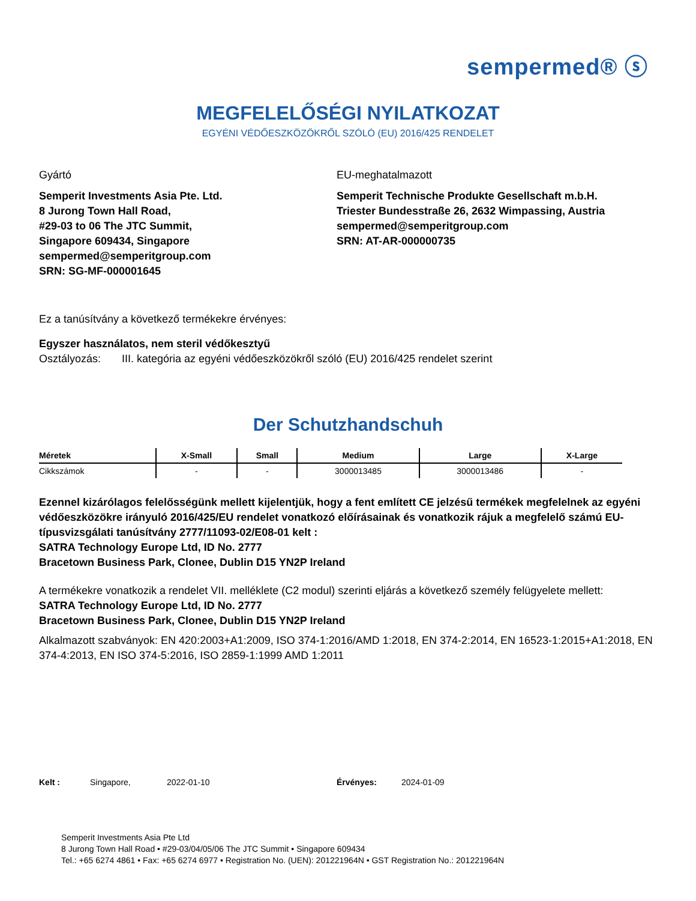sempermed® ⓢ
MEGFELELŐSÉGI NYILATKOZAT
EGYÉNI VÉDŐESZKÖZÖKRŐL SZÓLÓ (EU) 2016/425 RENDELET
Gyártó
Semperit Investments Asia Pte. Ltd.
8 Jurong Town Hall Road,
#29-03 to 06 The JTC Summit,
Singapore 609434, Singapore
sempermed@semperitgroup.com
SRN: SG-MF-000001645
EU-meghatalmazott
Semperit Technische Produkte Gesellschaft m.b.H.
Triester Bundesstraße 26, 2632 Wimpassing, Austria
sempermed@semperitgroup.com
SRN: AT-AR-000000735
Ez a tanúsítvány a következő termékekre érvényes:
Egyszer használatos, nem steril védőkesztyű
Osztályozás: III. kategória az egyéni védőeszközökről szóló (EU) 2016/425 rendelet szerint
Der Schutzhandschuh
| Méretek | X-Small | Small | Medium | Large | X-Large |
| --- | --- | --- | --- | --- | --- |
| Cikkszámok | - | - | 3000013485 | 3000013486 | - |
Ezennel kizárólagos felelősségünk mellett kijelentjük, hogy a fent említett CE jelzésű termékek megfelelnek az egyéni védőeszközökre irányuló 2016/425/EU rendelet vonatkozó előírásainak és vonatkozik rájuk a megfelelő számú EU-típusvizsgálati tanúsítvány 2777/11093-02/E08-01 kelt :
SATRA Technology Europe Ltd, ID No. 2777
Bracetown Business Park, Clonee, Dublin D15 YN2P Ireland
A termékekre vonatkozik a rendelet VII. melléklete (C2 modul) szerinti eljárás a következő személy felügyelete mellett:
SATRA Technology Europe Ltd, ID No. 2777
Bracetown Business Park, Clonee, Dublin D15 YN2P Ireland
Alkalmazott szabványok: EN 420:2003+A1:2009, ISO 374-1:2016/AMD 1:2018, EN 374-2:2014, EN 16523-1:2015+A1:2018, EN 374-4:2013, EN ISO 374-5:2016, ISO 2859-1:1999 AMD 1:2011
Kelt : Singapore, 2022-01-10 Érvényes: 2024-01-09
Semperit Investments Asia Pte Ltd
8 Jurong Town Hall Road • #29-03/04/05/06 The JTC Summit • Singapore 609434
Tel.: +65 6274 4861 • Fax: +65 6274 6977 • Registration No. (UEN): 201221964N • GST Registration No.: 201221964N